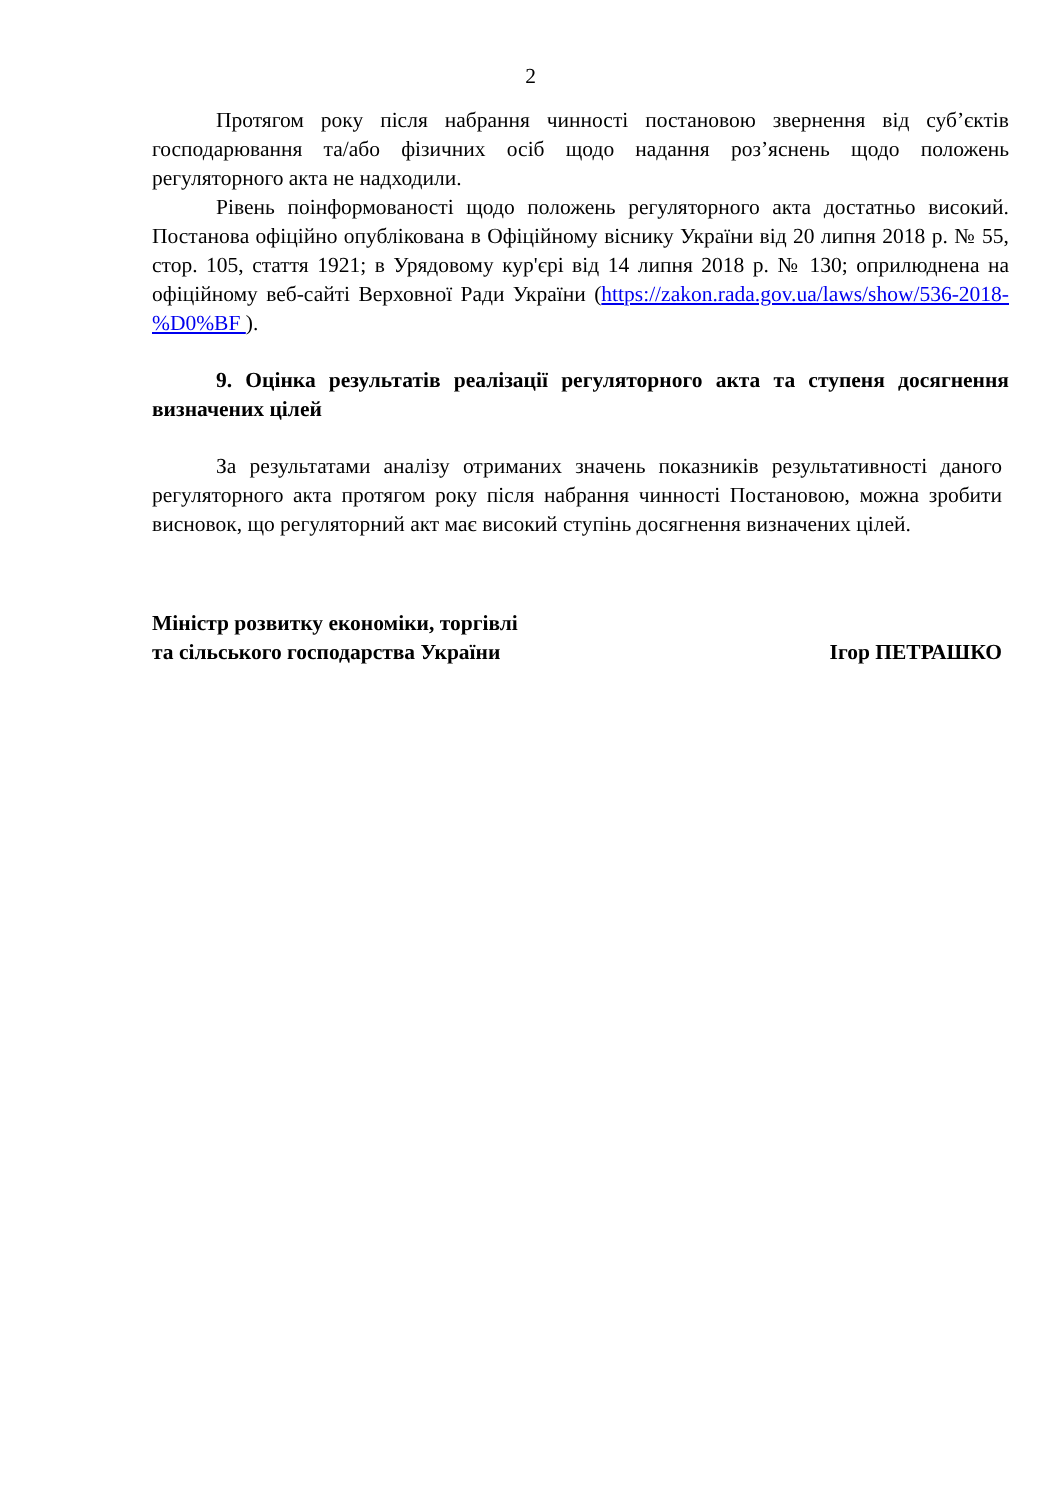2
Протягом року після набрання чинності постановою звернення від суб’єктів господарювання та/або фізичних осіб щодо надання роз’яснень щодо положень регуляторного акта не надходили.
Рівень поінформованості щодо положень регуляторного акта достатньо високий. Постанова офіційно опублікована в Офіційному віснику України від 20 липня 2018 р. № 55, стор. 105, стаття 1921; в Урядовому кур'єрі від 14 липня 2018 р. № 130; оприлюднена на офіційному веб-сайті Верховної Ради України (https://zakon.rada.gov.ua/laws/show/536-2018-%D0%BF ).
9. Оцінка результатів реалізації регуляторного акта та ступеня досягнення визначених цілей
За результатами аналізу отриманих значень показників результативності даного регуляторного акта протягом року після набрання чинності Постановою, можна зробити висновок, що регуляторний акт має високий ступінь досягнення визначених цілей.
Міністр розвитку економіки, торгівлі
та сільського господарства України
Ігор ПЕТРАШКО